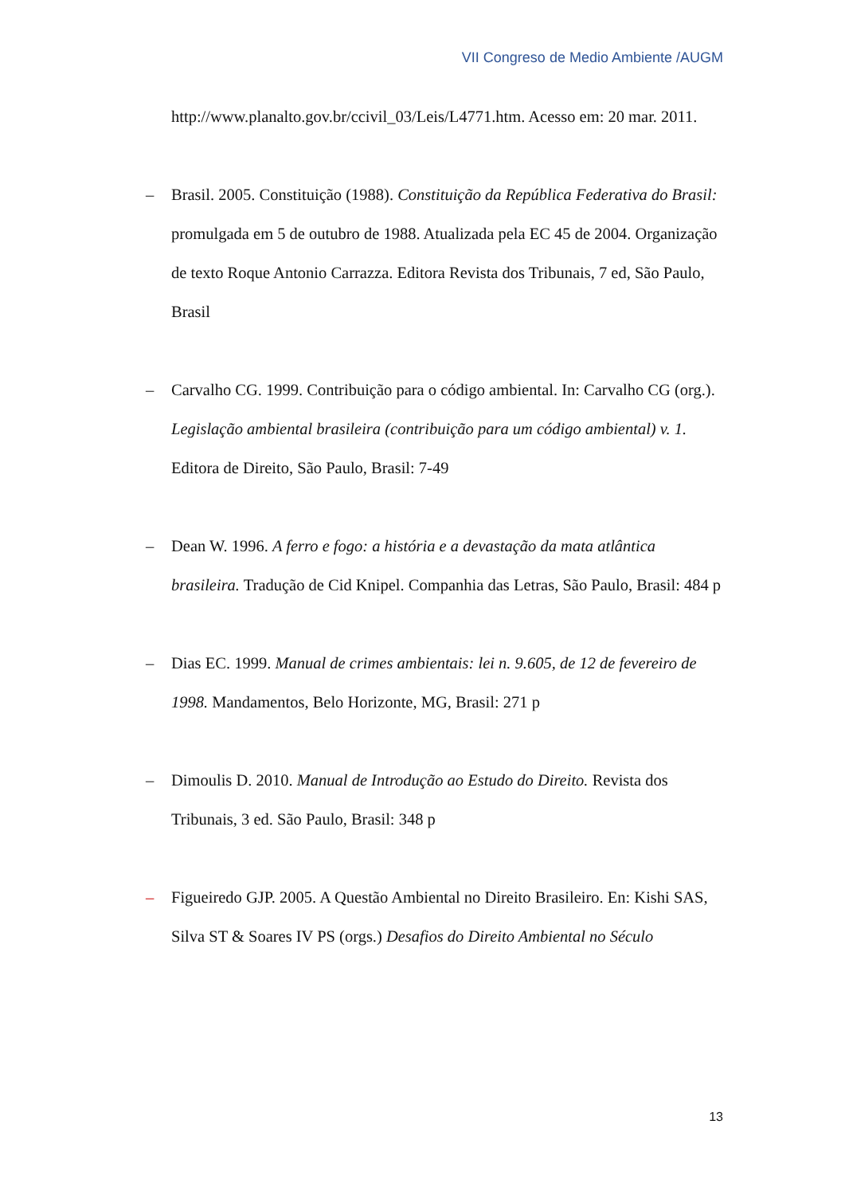VII Congreso de Medio Ambiente /AUGM
http://www.planalto.gov.br/ccivil_03/Leis/L4771.htm. Acesso em: 20 mar. 2011.
– Brasil. 2005. Constituição (1988). Constituição da República Federativa do Brasil: promulgada em 5 de outubro de 1988. Atualizada pela EC 45 de 2004. Organização de texto Roque Antonio Carrazza. Editora Revista dos Tribunais, 7 ed, São Paulo, Brasil
– Carvalho CG. 1999. Contribuição para o código ambiental. In: Carvalho CG (org.). Legislação ambiental brasileira (contribuição para um código ambiental) v. 1. Editora de Direito, São Paulo, Brasil: 7-49
– Dean W. 1996. A ferro e fogo: a história e a devastação da mata atlântica brasileira. Tradução de Cid Knipel. Companhia das Letras, São Paulo, Brasil: 484 p
– Dias EC. 1999. Manual de crimes ambientais: lei n. 9.605, de 12 de fevereiro de 1998. Mandamentos, Belo Horizonte, MG, Brasil: 271 p
– Dimoulis D. 2010. Manual de Introdução ao Estudo do Direito. Revista dos Tribunais, 3 ed. São Paulo, Brasil: 348 p
– Figueiredo GJP. 2005. A Questão Ambiental no Direito Brasileiro. En: Kishi SAS, Silva ST & Soares IV PS (orgs.) Desafios do Direito Ambiental no Século
13